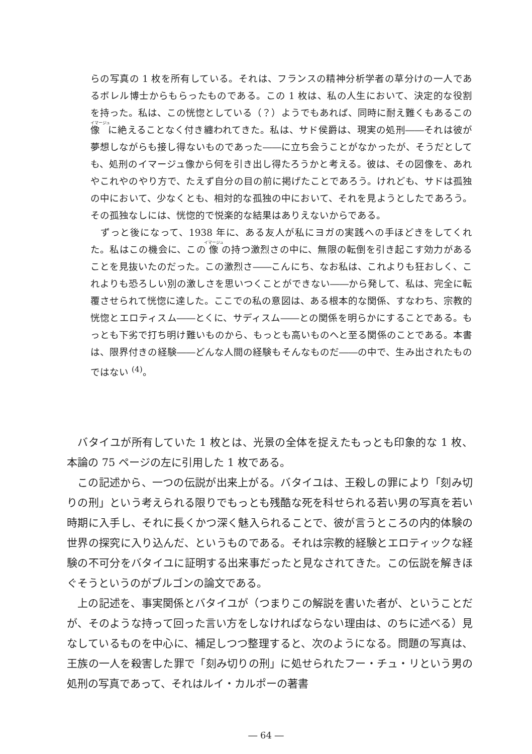らの写真の 1 枚を所有している。それは、フランスの精神分析学者の草分けの一人であるボレル博士からもらったものである。この 1 枚は、私の人生において、決定的な役割を持った。私は、この恍惚としている（？）ようでもあれば、同時に耐え難くもあるこの像に絶えることなく付き纏われてきた。私は、サド侯爵は、現実の処刑――それは彼が夢想しながらも接し得ないものであった――に立ち会うことがなかったが、そうだとしても、処刑のイマージュ像から何を引き出し得たろうかと考える。彼は、その図像を、あれやこれやのやり方で、たえず自分の目の前に掲げたことであろう。けれども、サドは孤独の中において、少なくとも、相対的な孤独の中において、それを見ようとしたであろう。その孤独なしには、恍惚的で悦楽的な結果はありえないからである。
　ずっと後になって、1938 年に、ある友人が私にヨガの実践への手ほどきをしてくれた。私はこの機会に、この像の持つ激烈さの中に、無限の転倒を引き起こす効力があることを見抜いたのだった。この激烈さ――こんにち、なお私は、これよりも狂おしく、これよりも恐ろしい別の激しさを思いつくことができない――から発して、私は、完全に転覆させられて恍惚に達した。ここでの私の意図は、ある根本的な関係、すなわち、宗教的恍惚とエロティスム――とくに、サディスム――との関係を明らかにすることである。もっとも下劣で打ち明け難いものから、もっとも高いものへと至る関係のことである。本書は、限界付きの経験――どんな人間の経験もそんなものだ――の中で、生み出されたものではない <sup>(4)</sup>。
バタイユが所有していた 1 枚とは、光景の全体を捉えたもっとも印象的な 1 枚、本論の 75 ページの左に引用した 1 枚である。
この記述から、一つの伝説が出来上がる。バタイユは、王殺しの罪により「刻み切りの刑」という考えられる限りでもっとも残酷な死を科せられる若い男の写真を若い時期に入手し、それに長くかつ深く魅入られることで、彼が言うところの内的体験の世界の探究に入り込んだ、というものである。それは宗教的経験とエロティックな経験の不可分をバタイユに証明する出来事だったと見なされてきた。この伝説を解きほぐそうというのがブルゴンの論文である。
上の記述を、事実関係とバタイユが（つまりこの解説を書いた者が、ということだが、そのような持って回った言い方をしなければならない理由は、のちに述べる）見なしているものを中心に、補足しつつ整理すると、次のようになる。問題の写真は、王族の一人を殺害した罪で「刻み切りの刑」に処せられたフー・チュ・リという男の処刑の写真であって、それはルイ・カルポーの著書
― 64 ―